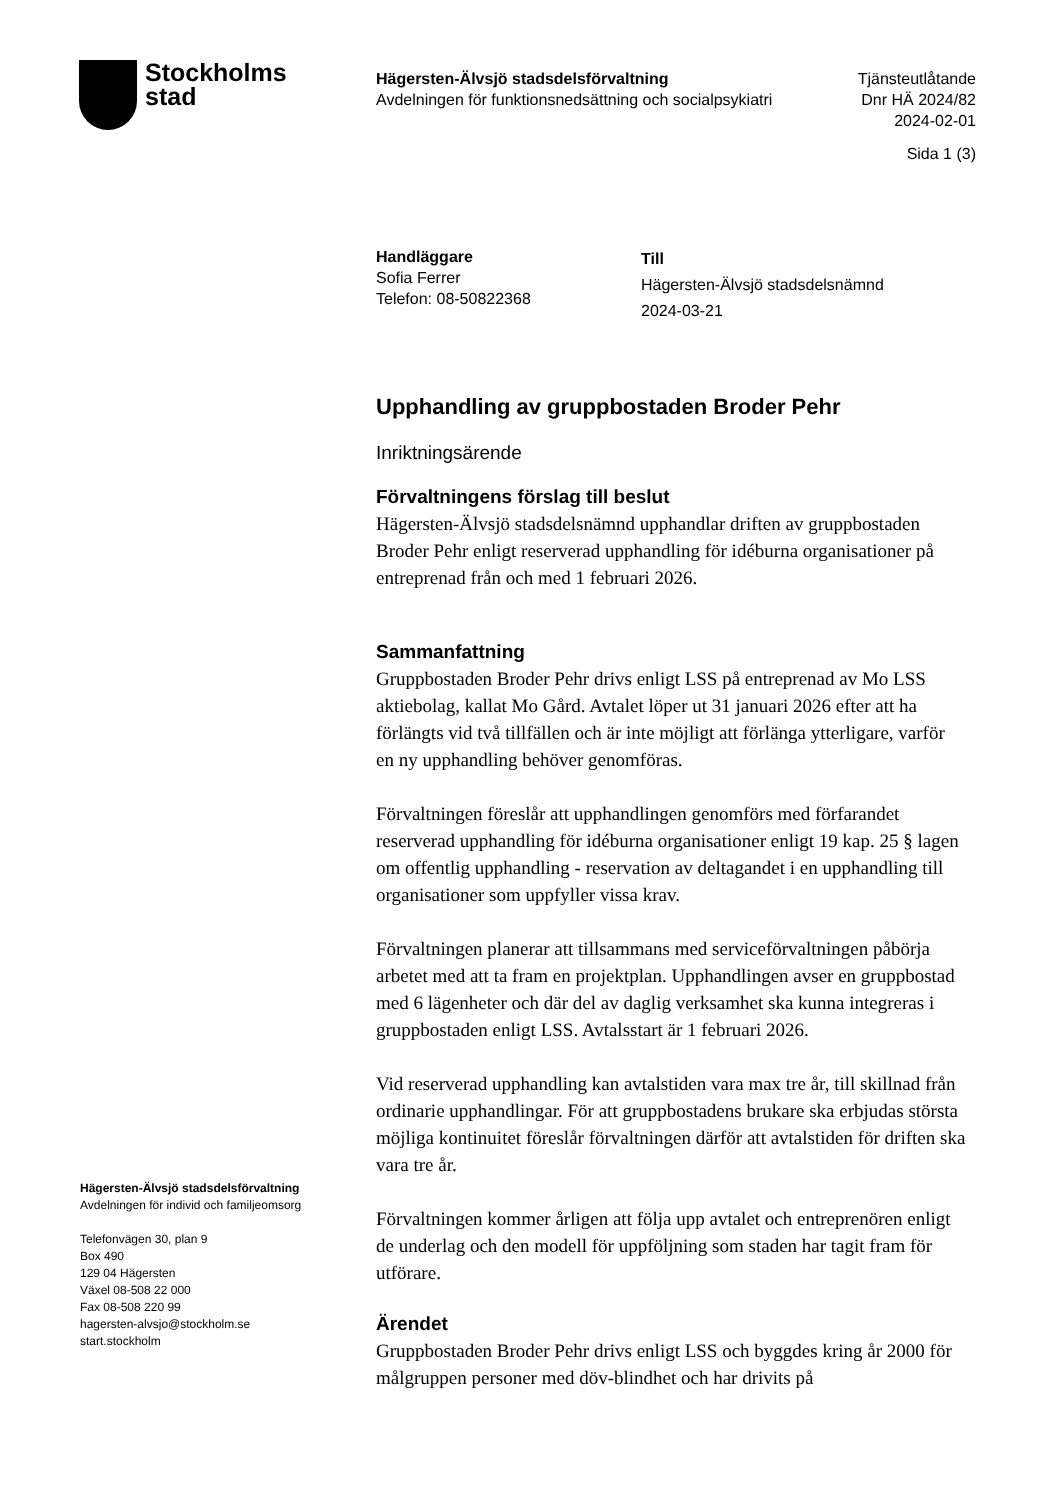Stockholms
stad
Hägersten-Älvsjö stadsdelsförvaltning
Avdelningen för funktionsnedsättning och socialpsykiatri
Tjänsteutlåtande
Dnr HÄ 2024/82
2024-02-01
Sida 1 (3)
Handläggare
Sofia Ferrer
Telefon: 08-50822368
Till
Hägersten-Älvsjö stadsdelsnämnd
2024-03-21
Upphandling av gruppbostaden Broder Pehr
Inriktningsärende
Förvaltningens förslag till beslut
Hägersten-Älvsjö stadsdelsnämnd upphandlar driften av gruppbostaden Broder Pehr enligt reserverad upphandling för idéburna organisationer på entreprenad från och med 1 februari 2026.
Sammanfattning
Gruppbostaden Broder Pehr drivs enligt LSS på entreprenad av Mo LSS aktiebolag, kallat Mo Gård. Avtalet löper ut 31 januari 2026 efter att ha förlängts vid två tillfällen och är inte möjligt att förlänga ytterligare, varför en ny upphandling behöver genomföras.
Förvaltningen föreslår att upphandlingen genomförs med förfarandet reserverad upphandling för idéburna organisationer enligt 19 kap. 25 § lagen om offentlig upphandling - reservation av deltagandet i en upphandling till organisationer som uppfyller vissa krav.
Förvaltningen planerar att tillsammans med serviceförvaltningen påbörja arbetet med att ta fram en projektplan. Upphandlingen avser en gruppbostad med 6 lägenheter och där del av daglig verksamhet ska kunna integreras i gruppbostaden enligt LSS. Avtalsstart är 1 februari 2026.
Vid reserverad upphandling kan avtalstiden vara max tre år, till skillnad från ordinarie upphandlingar. För att gruppbostadens brukare ska erbjudas största möjliga kontinuitet föreslår förvaltningen därför att avtalstiden för driften ska vara tre år.
Förvaltningen kommer årligen att följa upp avtalet och entreprenören enligt de underlag och den modell för uppföljning som staden har tagit fram för utförare.
Ärendet
Gruppbostaden Broder Pehr drivs enligt LSS och byggdes kring år 2000 för målgruppen personer med döv-blindhet och har drivits på
Hägersten-Älvsjö stadsdelsförvaltning
Avdelningen för individ och familjeomsorg
Telefonvägen 30, plan 9
Box 490
129 04 Hägersten
Växel 08-508 22 000
Fax 08-508 220 99
hagersten-alvsjo@stockholm.se
start.stockholm